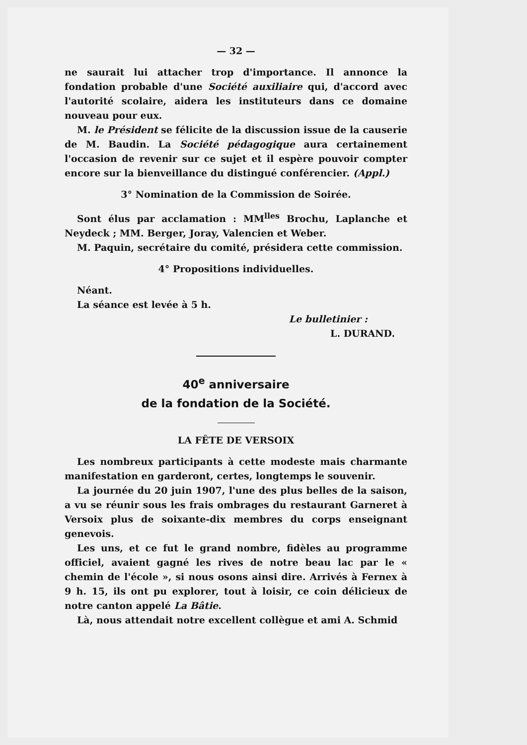— 32 —
ne saurait lui attacher trop d'importance. Il annonce la fondation probable d'une Société auxiliaire qui, d'accord avec l'autorité scolaire, aidera les instituteurs dans ce domaine nouveau pour eux.
M. le Président se félicite de la discussion issue de la causerie de M. Baudin. La Société pédagogique aura certainement l'occasion de revenir sur ce sujet et il espère pouvoir compter encore sur la bienveillance du distingué conférencier. (Appl.)
3° Nomination de la Commission de Soirée.
Sont élus par acclamation : MM<sup>lles</sup> Brochu, Laplanche et Neydeck ; MM. Berger, Joray, Valencien et Weber.
M. Paquin, secrétaire du comité, présidera cette commission.
4° Propositions individuelles.
Néant.
La séance est levée à 5 h.
Le bulletinier :
L. DURAND.
40<sup>e</sup> anniversaire
de la fondation de la Société.
LA FÊTE DE VERSOIX
Les nombreux participants à cette modeste mais charmante manifestation en garderont, certes, longtemps le souvenir.
La journée du 20 juin 1907, l'une des plus belles de la saison, a vu se réunir sous les frais ombrages du restaurant Garneret à Versoix plus de soixante-dix membres du corps enseignant genevois.
Les uns, et ce fut le grand nombre, fidèles au programme officiel, avaient gagné les rives de notre beau lac par le « chemin de l'école », si nous osons ainsi dire. Arrivés à Fernex à 9 h. 15, ils ont pu explorer, tout à loisir, ce coin délicieux de notre canton appelé La Bâtie.
Là, nous attendait notre excellent collègue et ami A. Schmid